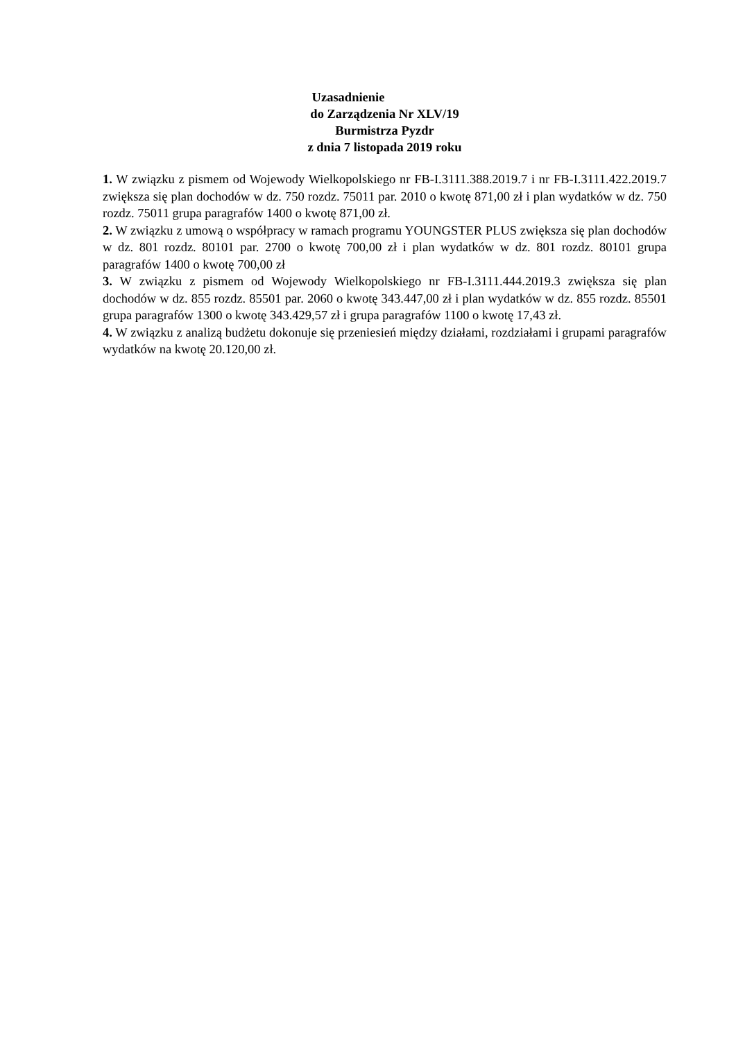Uzasadnienie
do Zarządzenia Nr XLV/19
Burmistrza Pyzdr
z dnia 7 listopada 2019 roku
1. W związku z pismem od Wojewody Wielkopolskiego nr FB-I.3111.388.2019.7 i nr FB-I.3111.422.2019.7 zwiększa się plan dochodów w dz. 750 rozdz. 75011 par. 2010 o kwotę 871,00 zł i plan wydatków w dz. 750 rozdz. 75011 grupa paragrafów 1400 o kwotę 871,00 zł.
2. W związku z umową o współpracy w ramach programu YOUNGSTER PLUS zwiększa się plan dochodów w dz. 801 rozdz. 80101 par. 2700 o kwotę 700,00 zł i plan wydatków w dz. 801 rozdz. 80101 grupa paragrafów 1400 o kwotę 700,00 zł
3. W związku z pismem od Wojewody Wielkopolskiego nr FB-I.3111.444.2019.3 zwiększa się plan dochodów w dz. 855 rozdz. 85501 par. 2060 o kwotę 343.447,00 zł i plan wydatków w dz. 855 rozdz. 85501 grupa paragrafów 1300 o kwotę 343.429,57 zł i grupa paragrafów 1100 o kwotę 17,43 zł.
4. W związku z analizą budżetu dokonuje się przeniesień między działami, rozdziałami i grupami paragrafów wydatków na kwotę 20.120,00 zł.